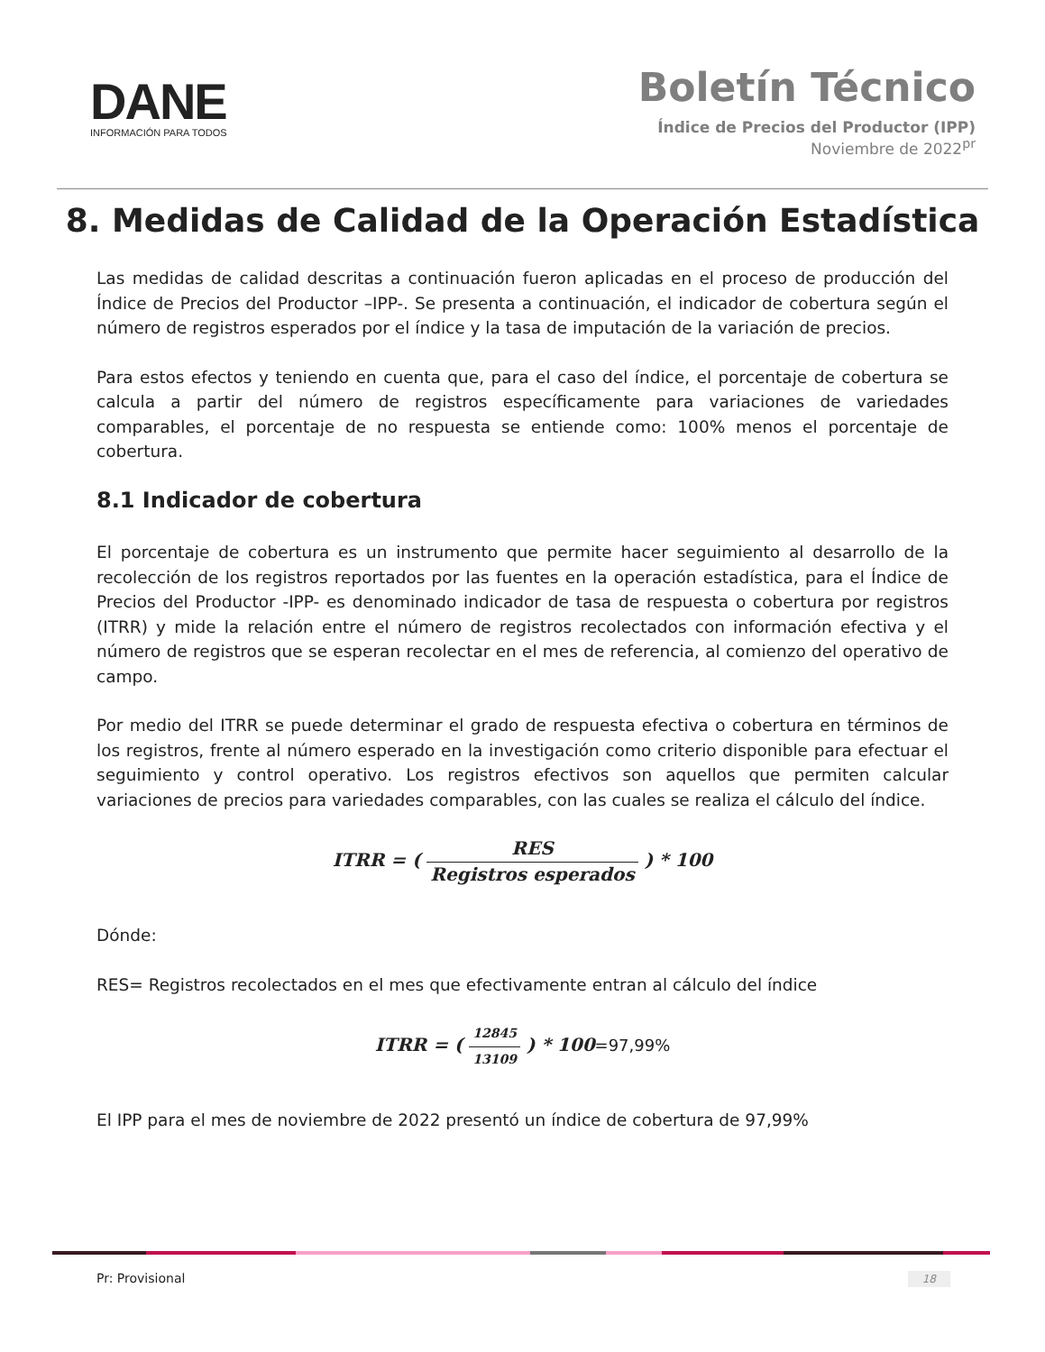DANE
INFORMACIÓN PARA TODOS
Boletín Técnico
Índice de Precios del Productor (IPP)
Noviembre de 2022<sup>pr</sup>
8. Medidas de Calidad de la Operación Estadística
Las medidas de calidad descritas a continuación fueron aplicadas en el proceso de producción del Índice de Precios del Productor –IPP-. Se presenta a continuación, el indicador de cobertura según el número de registros esperados por el índice y la tasa de imputación de la variación de precios.
Para estos efectos y teniendo en cuenta que, para el caso del índice, el porcentaje de cobertura se calcula a partir del número de registros específicamente para variaciones de variedades comparables, el porcentaje de no respuesta se entiende como: 100% menos el porcentaje de cobertura.
8.1 Indicador de cobertura
El porcentaje de cobertura es un instrumento que permite hacer seguimiento al desarrollo de la recolección de los registros reportados por las fuentes en la operación estadística, para el Índice de Precios del Productor -IPP- es denominado indicador de tasa de respuesta o cobertura por registros (ITRR) y mide la relación entre el número de registros recolectados con información efectiva y el número de registros que se esperan recolectar en el mes de referencia, al comienzo del operativo de campo.
Por medio del ITRR se puede determinar el grado de respuesta efectiva o cobertura en términos de los registros, frente al número esperado en la investigación como criterio disponible para efectuar el seguimiento y control operativo. Los registros efectivos son aquellos que permiten calcular variaciones de precios para variedades comparables, con las cuales se realiza el cálculo del índice.
ITRR = ( RES Registros esperados ) * 100
Dónde:
RES= Registros recolectados en el mes que efectivamente entran al cálculo del índice
ITRR = ( 12845 13109 ) * 100=97,99%
El IPP para el mes de noviembre de 2022 presentó un índice de cobertura de 97,99%
Pr: Provisional 18